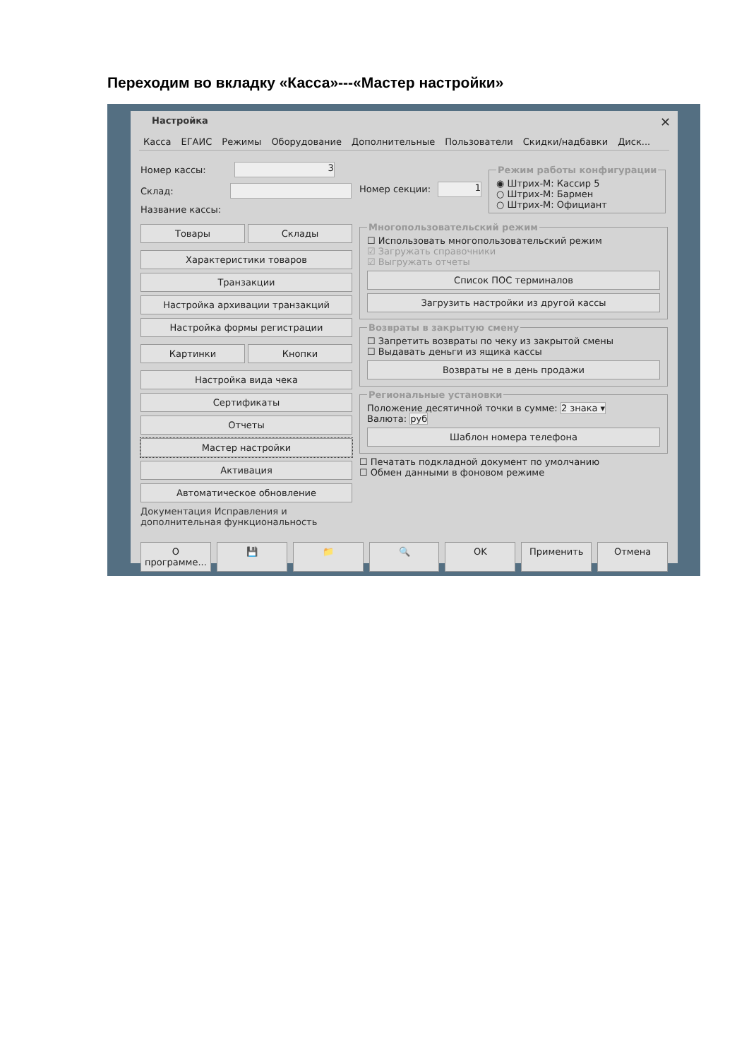Переходим во вкладку «Касса»---«Мастер настройки»
Настройка ✕
Касса ЕГАИС Режимы Оборудование Дополнительные Пользователи Скидки/надбавки Диск...
Номер кассы: 3
Склад:
Название кассы:
Товары Склады
Характеристики товаров
Транзакции
Настройка архивации транзакций
Настройка формы регистрации
Картинки Кнопки
Настройка вида чека
Сертификаты
Отчеты
Мастер настройки
Активация
Автоматическое обновление
Документация Исправления и дополнительная функциональность
Номер секции: 1 Режим работы конфигурации◉ Штрих-М: Кассир 5
○ Штрих-М: Бармен
○ Штрих-М: Официант
Многопользовательский режим☐ Использовать многопользовательский режим
☑ Загружать справочники
☑ Выгружать отчеты
Список ПОС терминалов
Загрузить настройки из другой кассы
Возвраты в закрытую смену☐ Запретить возвраты по чеку из закрытой смены
☐ Выдавать деньги из ящика кассы
Возвраты не в день продажи
Региональные установкиПоложение десятичной точки в сумме: 2 знака ▾
Валюта: руб
Шаблон номера телефона
☐ Печатать подкладной документ по умолчанию
☐ Обмен данными в фоновом режиме
О программе... 💾 📁 🔍 OK Применить Отмена